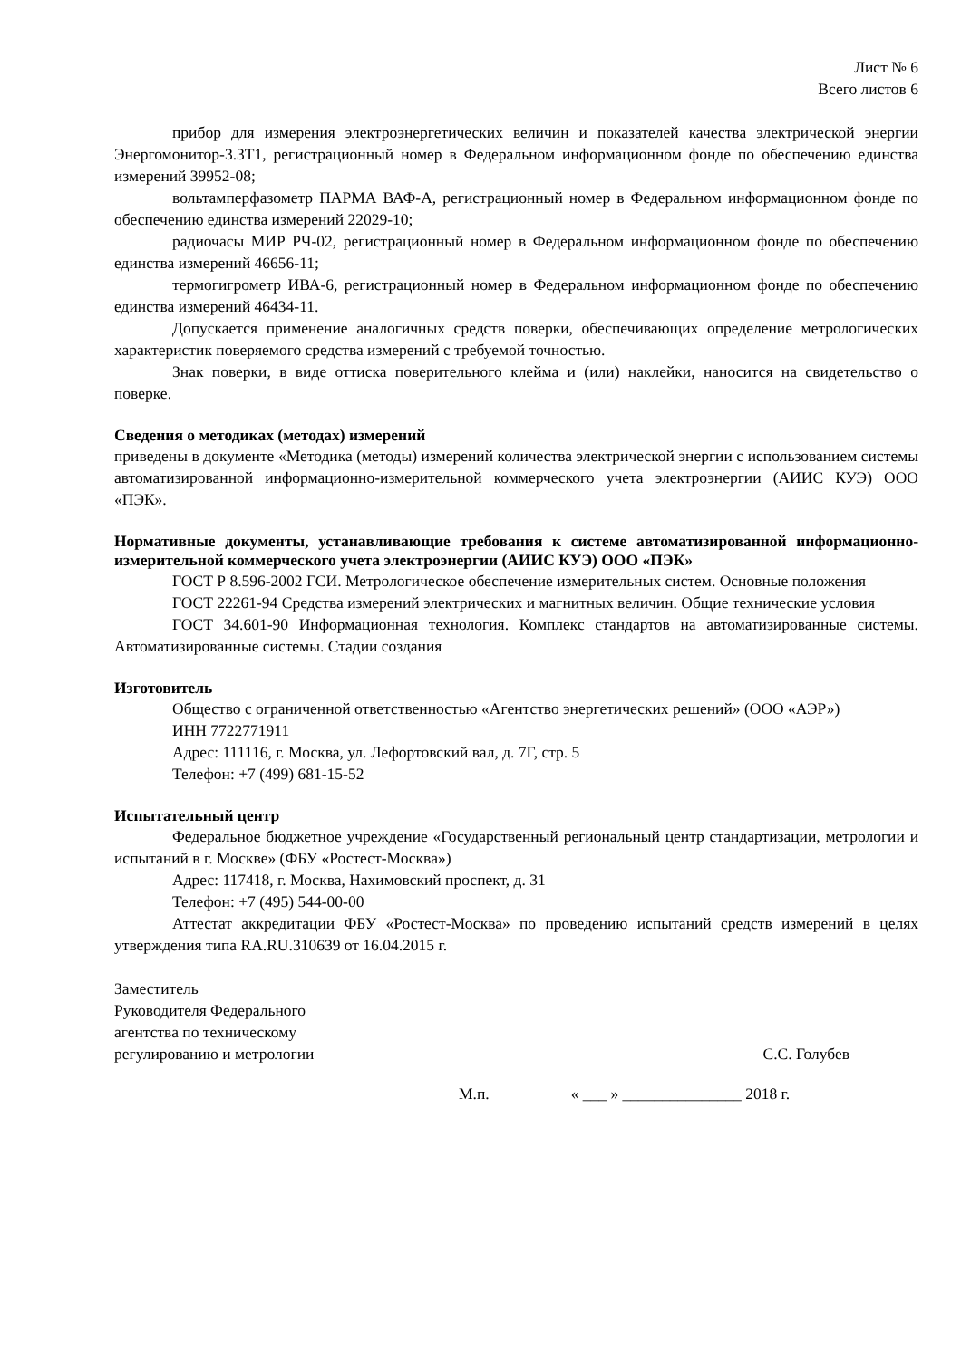Лист № 6
Всего листов 6
прибор для измерения электроэнергетических величин и показателей качества электрической энергии Энергомонитор-3.3Т1, регистрационный номер в Федеральном информационном фонде по обеспечению единства измерений 39952-08;
вольтамперфазометр ПАРМА ВАФ-А, регистрационный номер в Федеральном информационном фонде по обеспечению единства измерений 22029-10;
радиочасы МИР РЧ-02, регистрационный номер в Федеральном информационном фонде по обеспечению единства измерений 46656-11;
термогигрометр ИВА-6, регистрационный номер в Федеральном информационном фонде по обеспечению единства измерений 46434-11.
Допускается применение аналогичных средств поверки, обеспечивающих определение метрологических характеристик поверяемого средства измерений с требуемой точностью.
Знак поверки, в виде оттиска поверительного клейма и (или) наклейки, наносится на свидетельство о поверке.
Сведения о методиках (методах) измерений
приведены в документе «Методика (методы) измерений количества электрической энергии с использованием системы автоматизированной информационно-измерительной коммерческого учета электроэнергии (АИИС КУЭ) ООО «ПЭК».
Нормативные документы, устанавливающие требования к системе автоматизированной информационно-измерительной коммерческого учета электроэнергии (АИИС КУЭ) ООО «ПЭК»
ГОСТ Р 8.596-2002 ГСИ. Метрологическое обеспечение измерительных систем. Основные положения
ГОСТ 22261-94 Средства измерений электрических и магнитных величин. Общие технические условия
ГОСТ 34.601-90 Информационная технология. Комплекс стандартов на автоматизированные системы. Автоматизированные системы. Стадии создания
Изготовитель
Общество с ограниченной ответственностью «Агентство энергетических решений» (ООО «АЭР»)
ИНН 7722771911
Адрес: 111116, г. Москва, ул. Лефортовский вал, д. 7Г, стр. 5
Телефон: +7 (499) 681-15-52
Испытательный центр
Федеральное бюджетное учреждение «Государственный региональный центр стандартизации, метрологии и испытаний в г. Москве» (ФБУ «Ростест-Москва»)
Адрес: 117418, г. Москва, Нахимовский проспект, д. 31
Телефон: +7 (495) 544-00-00
Аттестат аккредитации ФБУ «Ростест-Москва» по проведению испытаний средств измерений в целях утверждения типа RA.RU.310639 от 16.04.2015 г.
Заместитель
Руководителя Федерального
агентства по техническому
регулированию и метрологии
С.С. Голубев
М.п. « ___ » _______________ 2018 г.